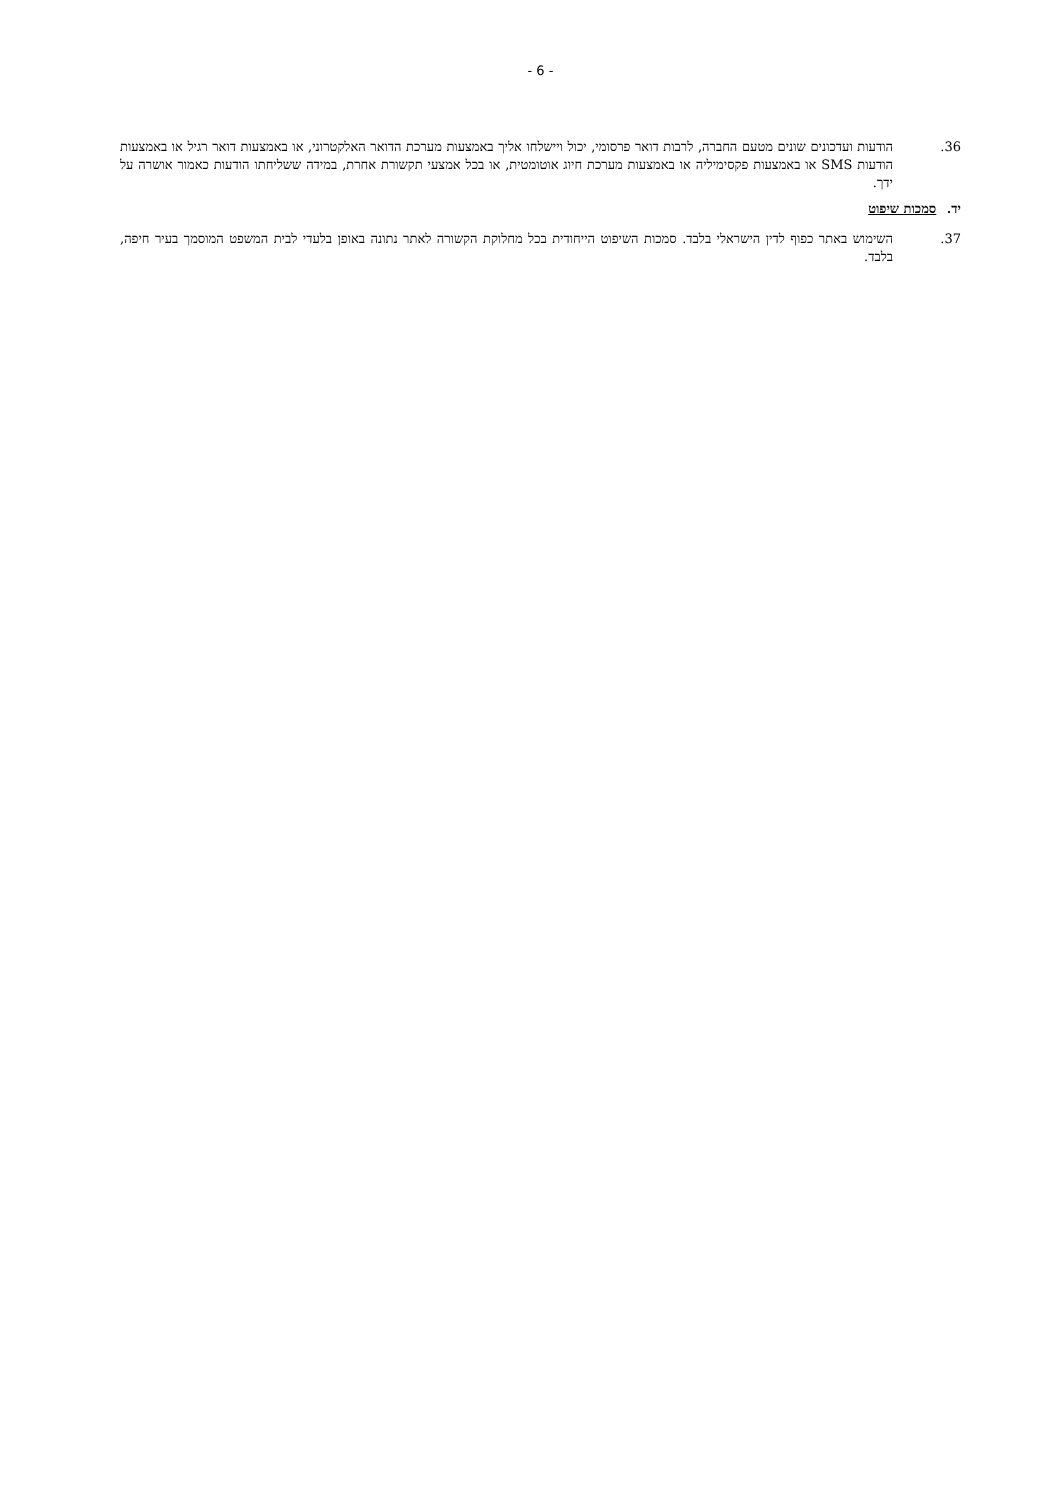- 6 -
36. הודעות ועדכונים שונים מטעם החברה, לרבות דואר פרסומי, יכול ויישלחו אליך באמצעות מערכת הדואר האלקטרוני, או באמצעות דואר רגיל או באמצעות הודעות SMS או באמצעות פקסימיליה או באמצעות מערכת חיוג אוטומטית, או בכל אמצעי תקשורת אחרת, במידה ששליחתו הודעות כאמור אושרה על ידך.
יד. סמכות שיפוט
37. השימוש באתר כפוף לדין הישראלי בלבד. סמכות השיפוט הייחודית בכל מחלוקת הקשורה לאתר נתונה באופן בלעדי לבית המשפט המוסמך בעיר חיפה, בלבד.